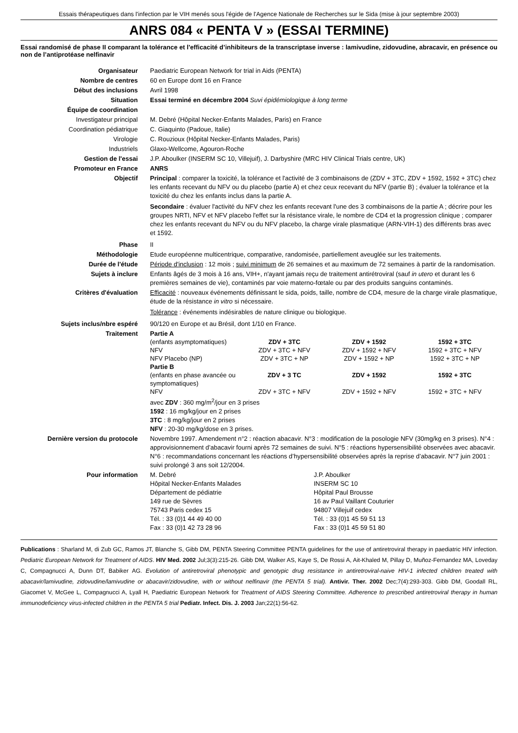Essais thérapeutiques dans l'infection par le VIH menés sous l'égide de l'Agence Nationale de Recherches sur le Sida (mise à jour septembre 2003)
ANRS 084 « PENTA V » (ESSAI TERMINE)
Essai randomisé de phase II comparant la tolérance et l'efficacité d’inhibiteurs de la transcriptase inverse : lamivudine, zidovudine, abracavir, en présence ou non de l’antiprotéase nelfinavir
| Organisateur | Paediatric European Network for trial in Aids (PENTA) |
| Nombre de centres | 60 en Europe dont 16 en France |
| Début des inclusions | Avril 1998 |
| Situation | Essai terminé en décembre 2004 Suvi épidémiologique à long terme |
| Équipe de coordination | |
| Investigateur principal | M. Debré (Hôpital Necker-Enfants Malades, Paris) en France |
| Coordination pédiatrique | C. Giaquinto (Padoue, Italie) |
| Virologie | C. Rouzioux (Hôpital Necker-Enfants Malades, Paris) |
| Industriels | Glaxo-Wellcome, Agouron-Roche |
| Gestion de l'essai | J.P. Aboulker (INSERM SC 10, Villejuif), J. Darbyshire (MRC HIV Clinical Trials centre, UK) |
| Promoteur en France | ANRS |
| Objectif | Principal : comparer la toxicité, la tolérance et l'activité de 3 combinaisons de (ZDV + 3TC, ZDV + 1592, 1592 + 3TC) chez les enfants recevant du NFV ou du placebo (partie A) et chez ceux recevant du NFV (partie B) ; évaluer la tolérance et la toxicité du chez les enfants inclus dans la partie A. Secondaire : évaluer l'activité du NFV chez les enfants recevant l'une des 3 combinaisons de la partie A ; décrire pour les groupes NRTI, NFV et NFV placebo l'effet sur la résistance virale, le nombre de CD4 et la progression clinique ; comparer chez les enfants recevant du NFV ou du NFV placebo, la charge virale plasmatique (ARN-VIH-1) des différents bras avec et 1592. |
| Phase | II |
| Méthodologie | Etude européenne multicentrique, comparative, randomisée, partiellement aveuglée sur les traitements. |
| Durée de l'étude | Période d'inclusion : 12 mois ; suivi minimum de 26 semaines et au maximum de 72 semaines à partir de la randomisation. |
| Sujets à inclure | Enfants âgés de 3 mois à 16 ans, VIH+, n'ayant jamais reçu de traitement antirétroviral (sauf in utero et durant les 6 premières semaines de vie), contaminés par voie materno-fœtale ou par des produits sanguins contaminés. |
| Critères d'évaluation | Efficacité : nouveaux événements définissant le sida, poids, taille, nombre de CD4, mesure de la charge virale plasmatique, étude de la résistance in vitro si nécessaire. Tolérance : événements indésirables de nature clinique ou biologique. |
| Sujets inclus/nbre espéré | 90/120 en Europe et au Brésil, dont 1/10 en France. |
| Traitement | / Partie A / / / / / (enfants asymptomatiques) / ZDV + 3TC / ZDV + 1592 / 1592 + 3TC / / NFV / ZDV + 3TC + NFV / ZDV + 1592 + NFV / 1592 + 3TC + NFV / / NFV Placebo (NP) / ZDV + 3TC + NP / ZDV + 1592 + NP / 1592 + 3TC + NP / / Partie B / / / / / (enfants en phase avancée ou symptomatiques) / ZDV + 3 TC / ZDV + 1592 / 1592 + 3TC / / NFV / ZDV + 3TC + NFV / ZDV + 1592 + NFV / 1592 + 3TC + NFV / avec ZDV : 360 mg/m<sup>2</sup>/jour en 3 prises 1592 : 16 mg/kg/jour en 2 prises 3TC : 8 mg/kg/jour en 2 prises NFV : 20-30 mg/kg/dose en 3 prises. |
| Dernière version du protocole | Novembre 1997. Amendement n°2 : réaction abacavir. N°3 : modification de la posologie NFV (30mg/kg en 3 prises). N°4 : approvisionnement d’abacavir fourni après 72 semaines de suivi. N°5 : réactions hypersensibilité observées avec abacavir. N°6 : recommandations concernant les réactions d’hypersensibilité observées après la reprise d’abacavir. N°7 juin 2001 : suivi prolongé 3 ans soit 12/2004. |
| Pour information | M. Debré Hôpital Necker-Enfants Malades Département de pédiatrie 149 rue de Sèvres 75743 Paris cedex 15 Tél. : 33 (0)1 44 49 40 00 Fax : 33 (0)1 42 73 28 96 J.P. Aboulker INSERM SC 10 Hôpital Paul Brousse 16 av Paul Vaillant Couturier 94807 Villejuif cedex Tél. : 33 (0)1 45 59 51 13 Fax : 33 (0)1 45 59 51 80 |
Publications : Sharland M, di Zub GC, Ramos JT, Blanche S, Gibb DM, PENTA Steering Committee PENTA guidelines for the use of antiretroviral therapy in paediatric HIV infection. Pediatric European Network for Treatment of AIDS. HIV Med. 2002 Jul;3(3):215-26. Gibb DM, Walker AS, Kaye S, De Rossi A, Ait-Khaled M, Pillay D, Muñoz-Fernandez MA, Loveday C, Compagnucci A, Dunn DT, Babiker AG. Evolution of antiretroviral phenotypic and genotypic drug resistance in antiretroviral-naive HIV-1 infected children treated with abacavir/lamivudine, zidovudine/lamivudine or abacavir/zidovudine, with or without nelfinavir (the PENTA 5 trial). Antivir. Ther. 2002 Dec;7(4):293-303. Gibb DM, Goodall RL, Giacomet V, McGee L, Compagnucci A, Lyall H, Paediatric European Network for Treatment of AIDS Steering Committee. Adherence to prescribed antiretroviral therapy in human immunodeficiency virus-infected children in the PENTA 5 trial Pediatr. Infect. Dis. J. 2003 Jan;22(1):56-62.